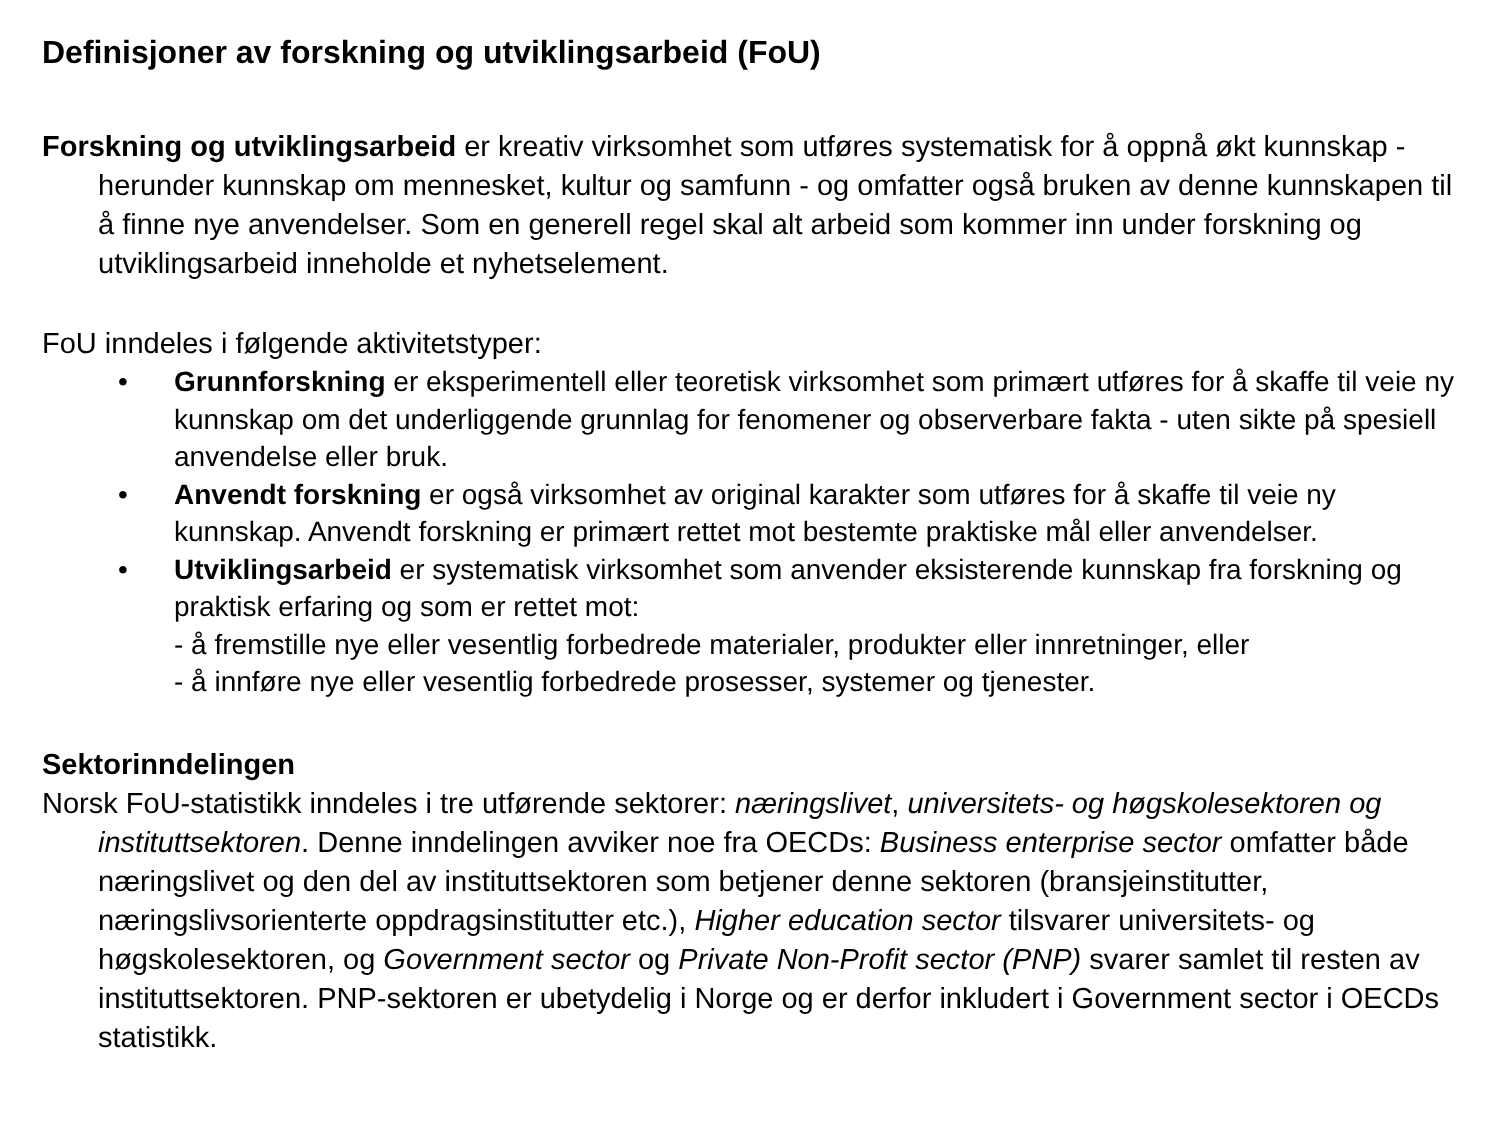Definisjoner av forskning og utviklingsarbeid (FoU)
Forskning og utviklingsarbeid er kreativ virksomhet som utføres systematisk for å oppnå økt kunnskap - herunder kunnskap om mennesket, kultur og samfunn - og omfatter også bruken av denne kunnskapen til å finne nye anvendelser. Som en generell regel skal alt arbeid som kommer inn under forskning og utviklingsarbeid inneholde et nyhetselement.
FoU inndeles i følgende aktivitetstyper:
• Grunnforskning er eksperimentell eller teoretisk virksomhet som primært utføres for å skaffe til veie ny kunnskap om det underliggende grunnlag for fenomener og observerbare fakta - uten sikte på spesiell anvendelse eller bruk.
• Anvendt forskning er også virksomhet av original karakter som utføres for å skaffe til veie ny kunnskap. Anvendt forskning er primært rettet mot bestemte praktiske mål eller anvendelser.
• Utviklingsarbeid er systematisk virksomhet som anvender eksisterende kunnskap fra forskning og praktisk erfaring og som er rettet mot:
- å fremstille nye eller vesentlig forbedrede materialer, produkter eller innretninger, eller
- å innføre nye eller vesentlig forbedrede prosesser, systemer og tjenester.
Sektorinndelingen
Norsk FoU-statistikk inndeles i tre utførende sektorer: næringslivet, universitets- og høgskolesektoren og instituttsektoren. Denne inndelingen avviker noe fra OECDs: Business enterprise sector omfatter både næringslivet og den del av instituttsektoren som betjener denne sektoren (bransjeinstitutter, næringslivsorienterte oppdragsinstitutter etc.), Higher education sector tilsvarer universitets- og høgskolesektoren, og Government sector og Private Non-Profit sector (PNP) svarer samlet til resten av instituttsektoren. PNP-sektoren er ubetydelig i Norge og er derfor inkludert i Government sector i OECDs statistikk.